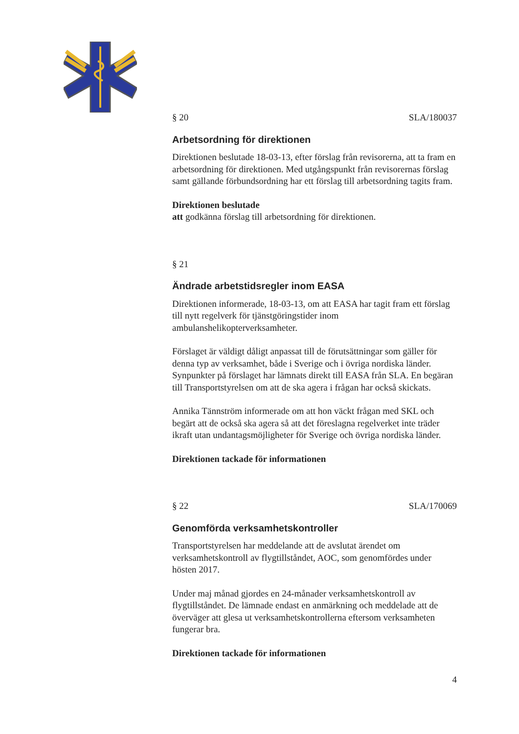§ 20 SLA/180037
Arbetsordning för direktionen
Direktionen beslutade 18-03-13, efter förslag från revisorerna, att ta fram en arbetsordning för direktionen. Med utgångspunkt från revisorernas förslag samt gällande förbundsordning har ett förslag till arbetsordning tagits fram.
Direktionen beslutade
att godkänna förslag till arbetsordning för direktionen.
§ 21
Ändrade arbetstidsregler inom EASA
Direktionen informerade, 18-03-13, om att EASA har tagit fram ett förslag till nytt regelverk för tjänstgöringstider inom ambulanshelikopterverksamheter.
Förslaget är väldigt dåligt anpassat till de förutsättningar som gäller för denna typ av verksamhet, både i Sverige och i övriga nordiska länder. Synpunkter på förslaget har lämnats direkt till EASA från SLA. En begäran till Transportstyrelsen om att de ska agera i frågan har också skickats.
Annika Tännström informerade om att hon väckt frågan med SKL och begärt att de också ska agera så att det föreslagna regelverket inte träder ikraft utan undantagsmöjligheter för Sverige och övriga nordiska länder.
Direktionen tackade för informationen
§ 22 SLA/170069
Genomförda verksamhetskontroller
Transportstyrelsen har meddelande att de avslutat ärendet om verksamhetskontroll av flygtillståndet, AOC, som genomfördes under hösten 2017.
Under maj månad gjordes en 24-månader verksamhetskontroll av flygtillståndet. De lämnade endast en anmärkning och meddelade att de överväger att glesa ut verksamhetskontrollerna eftersom verksamheten fungerar bra.
Direktionen tackade för informationen
4